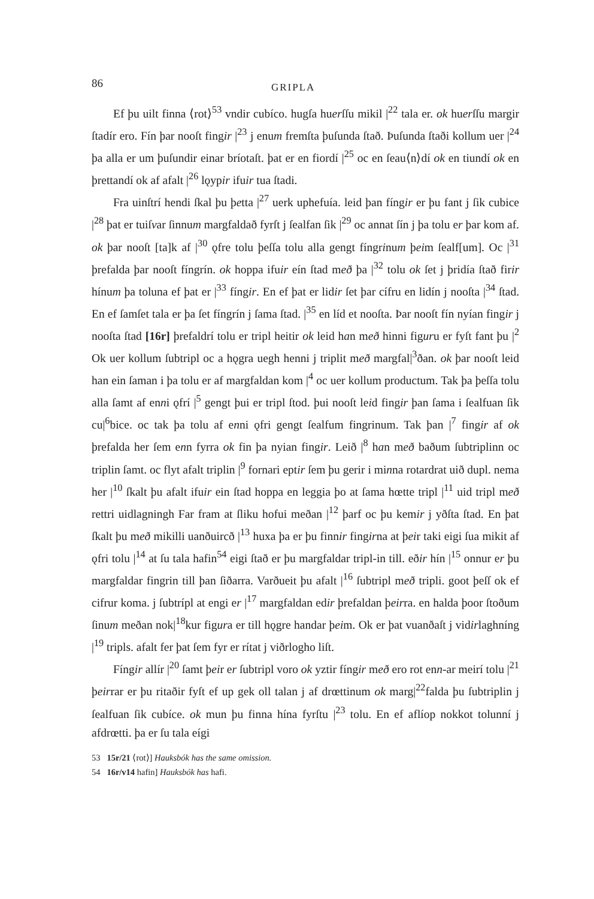86 GRIPLA
Ef þu uilt finna ⟨rot⟩<sup>53</sup> vndir cubíco. hugſa huerſſu mikil |<sup>22</sup> tala er. ok huerſſu margir ſtadír ero. Fín þar nooſt fingir |<sup>23</sup> j enum fremſta þuſunda ſtað. Þuſunda ſtaði kollum uer |<sup>24</sup> þa alla er um þuſundir einar bríotaſt. þat er en fiordí |<sup>25</sup> oc en ſeau⟨n⟩dí ok en tiundí ok en þrettandí ok af afalt |<sup>26</sup> lǫypir ifuir tua ſtadi.
Fra uinſtrí hendi ſkal þu þetta |<sup>27</sup> uerk uphefuía. leid þan fíngir er þu fant j ſik cubice |<sup>28</sup> þat er tuiſvar ſinnum margfaldað fyrſt j ſealfan ſik |<sup>29</sup> oc annat ſín j þa tolu er þar kom af. ok þar nooſt [ta]k af |<sup>30</sup> ǫfre tolu þeſſa tolu alla gengt fíngrinum þeim ſealf[um]. Oc |<sup>31</sup> þrefalda þar nooſt fíngrín. ok hoppa ifuir eín ſtad með þa |<sup>32</sup> tolu ok ſet j þridía ſtað firir hínum þa toluna ef þat er |<sup>33</sup> fíngir. En ef þat er lidir ſet þar cífru en lidín j nooſta |<sup>34</sup> ſtad. En ef ſamſet tala er þa ſet fíngrín j ſama ſtad. |<sup>35</sup> en líd et nooſta. Þar nooſt fín nyían fingir j nooſta ſtad [16r] þrefaldrí tolu er tripl heitir ok leid han með hinni figuru er fyſt fant þu |<sup>2</sup> Ok uer kollum ſubtripl oc a hǫgra uegh henni j triplit með margfal|<sup>3</sup>ðan. ok þar nooſt leid han ein ſaman i þa tolu er af margfaldan kom |<sup>4</sup> oc uer kollum productum. Tak þa þeſſa tolu alla ſamt af enni ǫfrí |<sup>5</sup> gengt þui er tripl ſtod. þui nooſt leid fingir þan ſama i ſealfuan ſik cu|<sup>6</sup>bice. oc tak þa tolu af enni ǫfri gengt ſealfum fingrinum. Tak þan |<sup>7</sup> fingir af ok þrefalda her ſem enn fyrra ok fin þa nyian fingir. Leið |<sup>8</sup> han með baðum ſubtriplinn oc triplin ſamt. oc flyt afalt triplin |<sup>9</sup> fornari eptir ſem þu gerir i minna rotardrat uið dupl. nema her |<sup>10</sup> ſkalt þu afalt ifuir ein ſtad hoppa en leggia þo at ſama hœtte tripl |<sup>11</sup> uid tripl með rettri uidlagningh Far fram at ſliku hofui meðan |<sup>12</sup> þarf oc þu kemir j yðſta ſtad. En þat ſkalt þu með mikilli uanðuircð |<sup>13</sup> huxa þa er þu finnir fingirna at þeir taki eigi ſua mikit af ǫfri tolu |<sup>14</sup> at ſu tala hafin<sup>54</sup> eigi ſtað er þu margfaldar tripl-in till. eðir hín |<sup>15</sup> onnur er þu margfaldar fingrin till þan ſiðarra. Varðueit þu afalt |<sup>16</sup> ſubtripl með tripli. goot þeſſ ok ef cifrur koma. j ſubtrípl at engi er |<sup>17</sup> margfaldan edir þrefaldan þeirra. en halda þoor ſtoðum ſinum meðan nok|<sup>18</sup>kur figura er till hǫgre handar þeim. Ok er þat vuanðaſt j vidirlaghníng |<sup>19</sup> tripls. afalt fer þat ſem fyr er rítat j viðrlogho liſt.
Fíngir allír |<sup>20</sup> ſamt þeir er ſubtripl voro ok yztir fíngir með ero rot enn-ar meirí tolu |<sup>21</sup> þeirrar er þu ritaðir fyſt ef up gek oll talan j af drœttinum ok marg|<sup>22</sup>falda þu ſubtriplin j ſealfuan ſik cubíce. ok mun þu finna hína fyrſtu |<sup>23</sup> tolu. En ef aflíop nokkot tolunní j afdrœtti. þa er ſu tala eígi
53 15r/21 ⟨rot⟩] Hauksbók has the same omission.
54 16r/v14 hafin] Hauksbók has hafi.